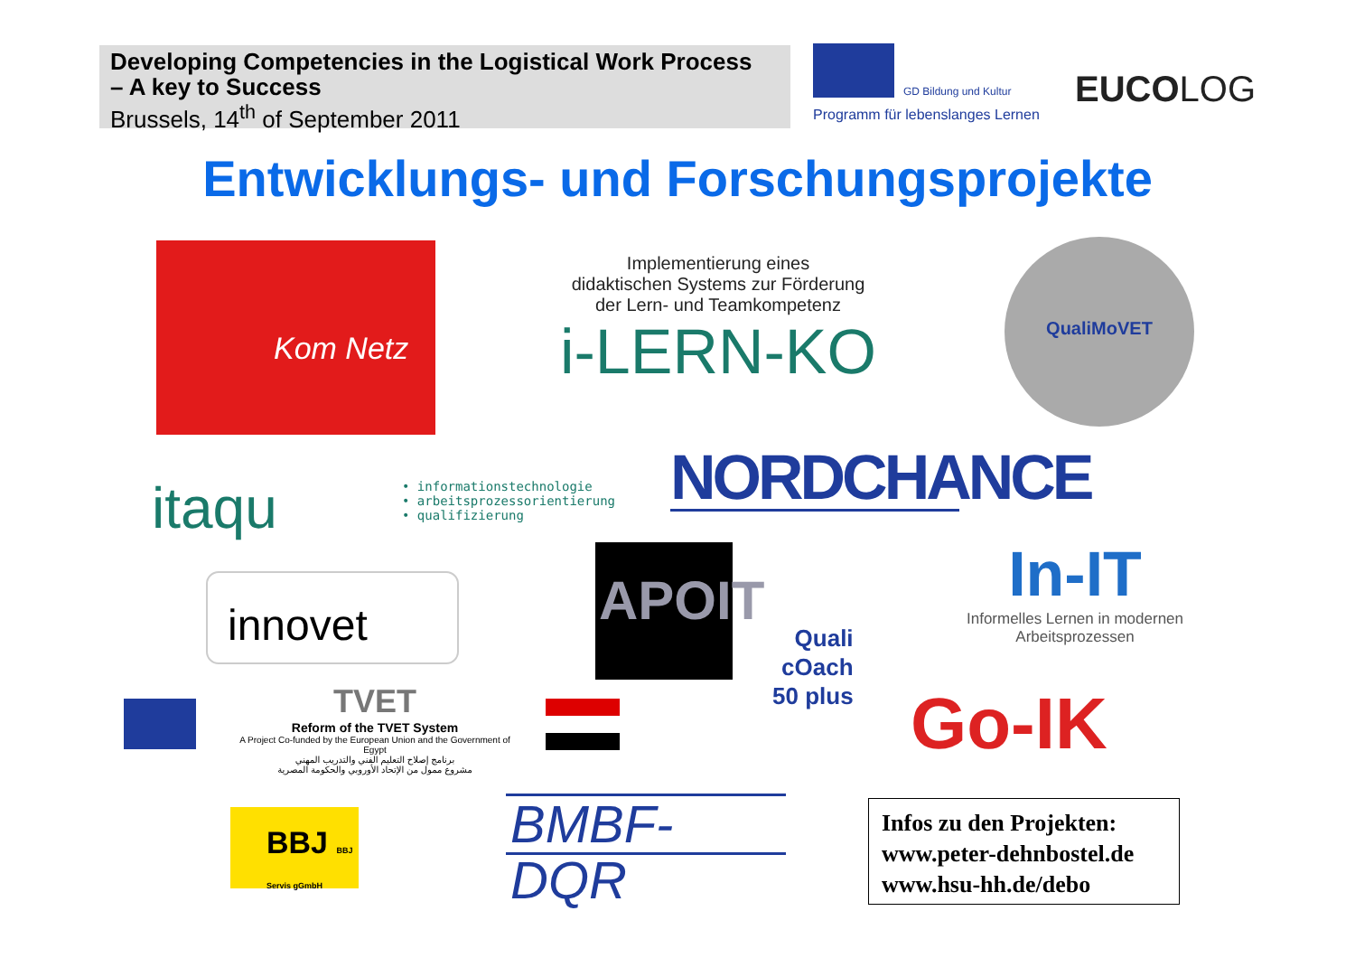Developing Competencies in the Logistical Work Process
– A key to Success
Brussels, 14<sup>th</sup> of September 2011
GD Bildung und Kultur
Programm für lebenslanges Lernen
EUCOLOG
Entwicklungs- und Forschungsprojekte
Kom Netz
Implementierung eines
didaktischen Systems zur Förderung
der Lern- und Teamkompetenz
i-LERN-KO
QualiMoVET
itaqu
• informationstechnologie
• arbeitsprozessorientierung
• qualifizierung
NORDCHANCE
innovet
APOIT
In-IT
Informelles Lernen in modernen Arbeitsprozessen
Quali
cOach
50 plus
TVET
Reform of the TVET System
A Project Co-funded by the European Union and the Government of Egypt
برنامج إصلاح التعليم الفني والتدريب المهني
مشروع ممول من الإتحاد الأوروبي والحكومة المصرية
Go-IK
BBJ BBJ Servis gGmbH
BMBF-DQR
Infos zu den Projekten:
www.peter-dehnbostel.de
www.hsu-hh.de/debo